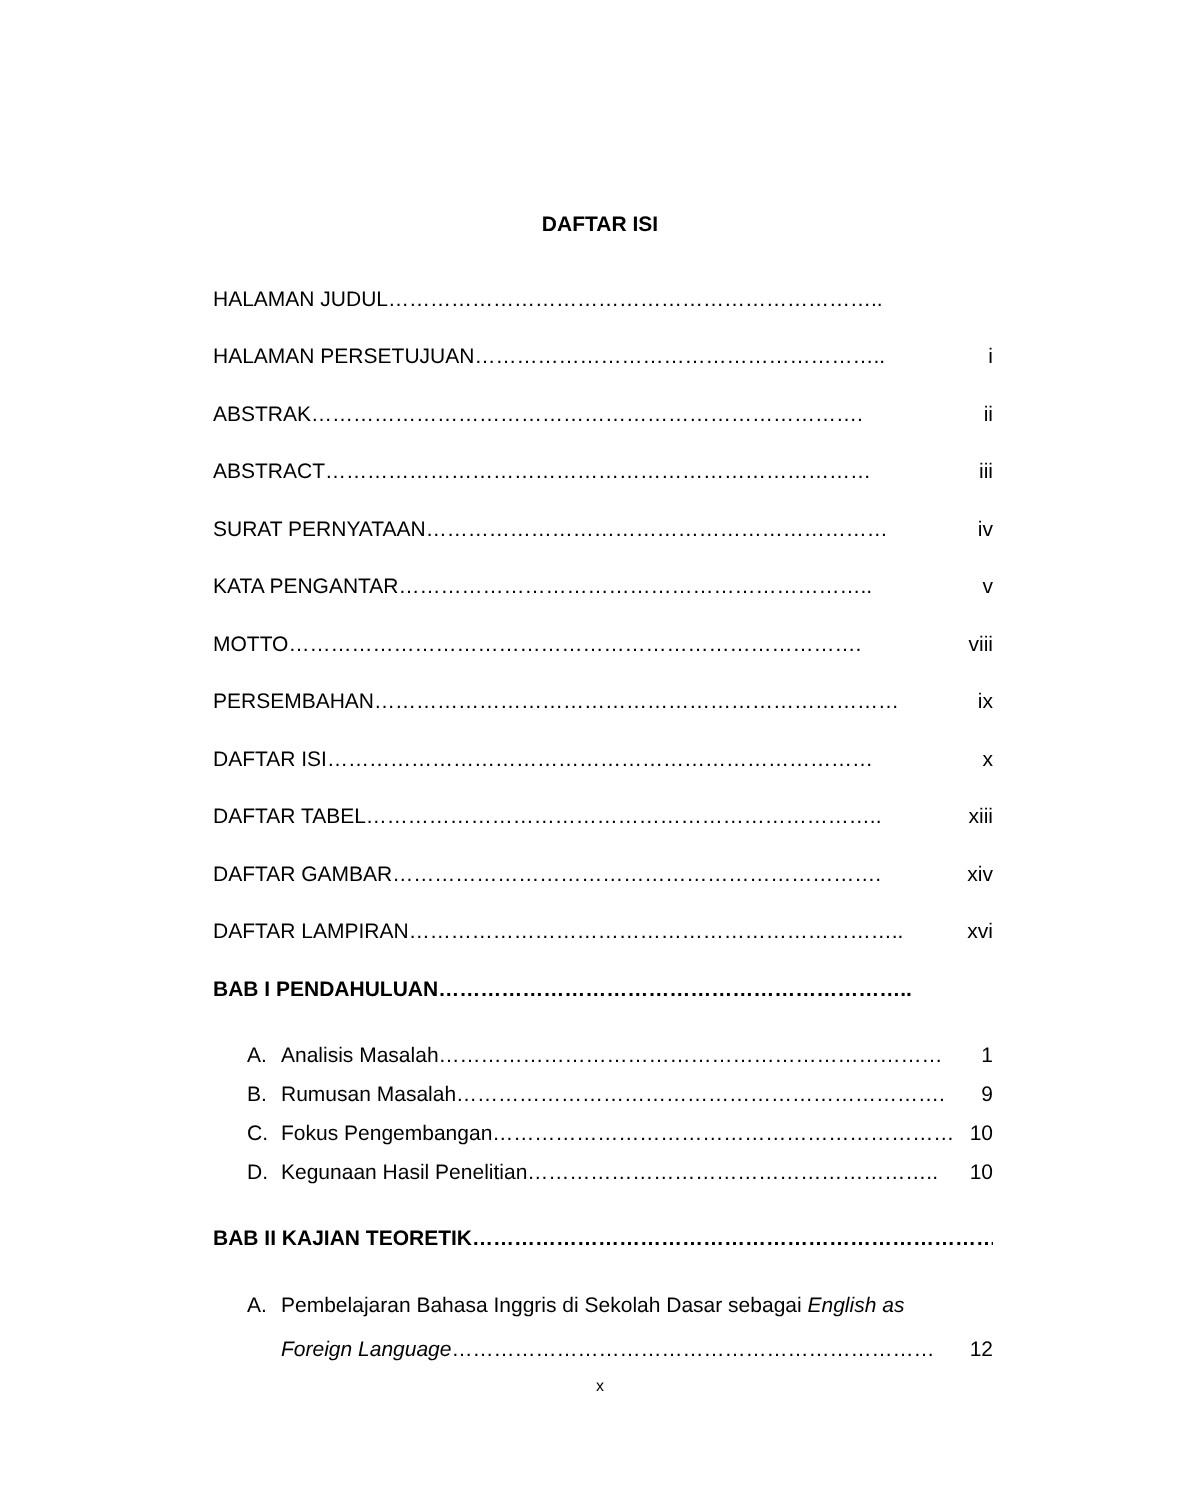DAFTAR ISI
HALAMAN JUDUL……………………………………………………………..
HALAMAN PERSETUJUAN………………………………………………….. i
ABSTRAK……………………………………………………………………. ii
ABSTRACT…………………………………………………………………… iii
SURAT PERNYATAAN………………………………………………………… iv
KATA PENGANTAR………………………………………………………….. v
MOTTO………………………………………………………………………. viii
PERSEMBAHAN………………………………………………………………… ix
DAFTAR ISI…………………………………………………………………… x
DAFTAR TABEL……………………………………………………………….. xiii
DAFTAR GAMBAR……………………………………………………………. xiv
DAFTAR LAMPIRAN…………………………………………………………….. xvi
BAB I PENDAHULUAN…………………………………………………………..
A. Analisis Masalah……………………………………………………………… 1
B. Rumusan Masalah……………………………………………………………. 9
C. Fokus Pengembangan………………………………………………………… 10
D. Kegunaan Hasil Penelitian………………………………………………….. 10
BAB II KAJIAN TEORETIK…………………………………………………………………
A. Pembelajaran Bahasa Inggris di Sekolah Dasar sebagai English as
Foreign Language…………………………………………………………… 12
x